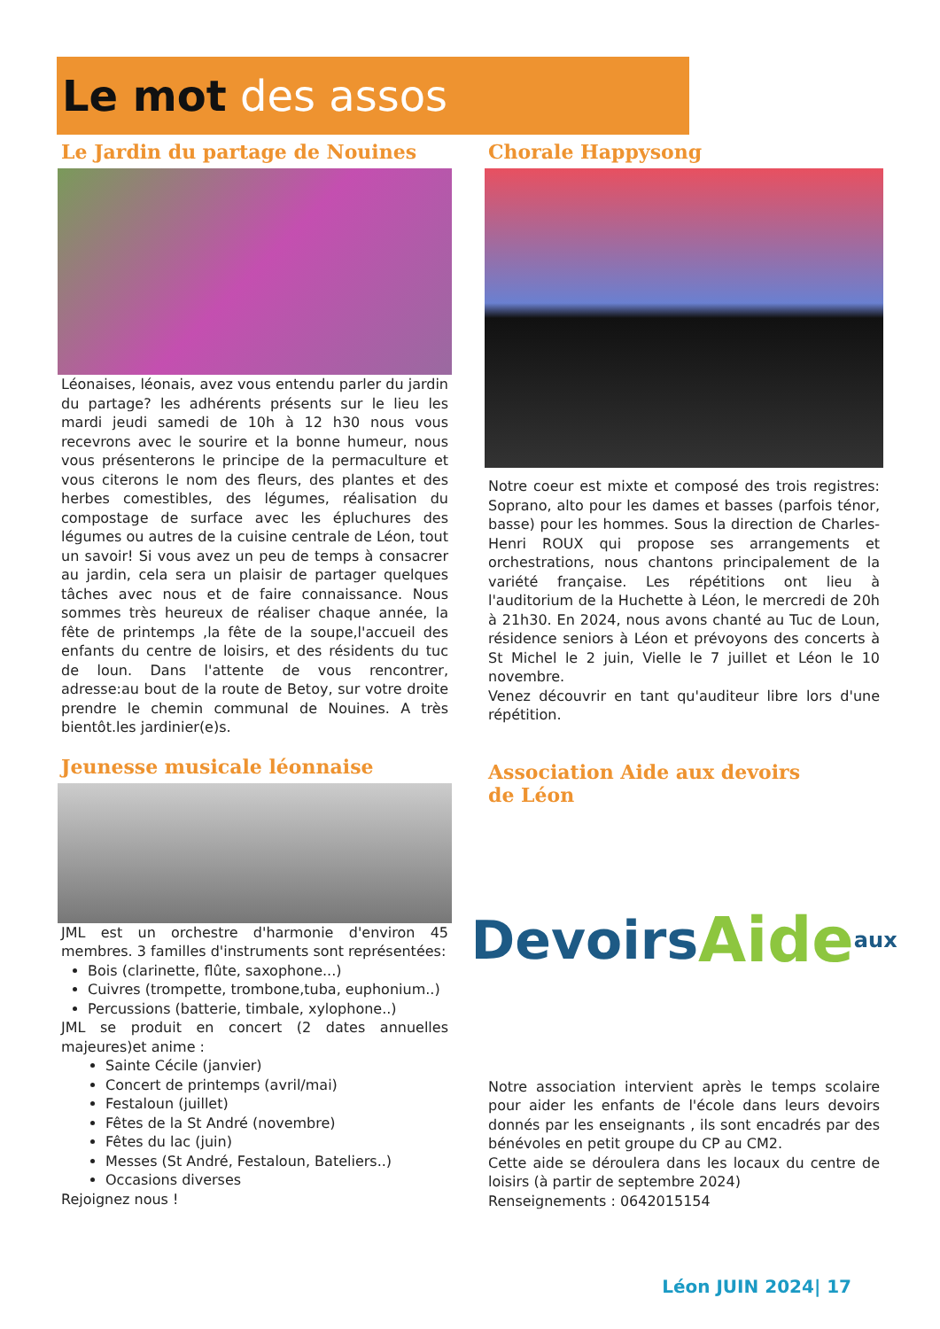Le mot des assos
Le Jardin du partage de Nouines
Léonaises, léonais, avez vous entendu parler du jardin du partage? les adhérents présents sur le lieu les mardi jeudi samedi de 10h à 12 h30 nous vous recevrons avec le sourire et la bonne humeur, nous vous présenterons le principe de la permaculture et vous citerons le nom des fleurs, des plantes et des herbes comestibles, des légumes, réalisation du compostage de surface avec les épluchures des légumes ou autres de la cuisine centrale de Léon, tout un savoir! Si vous avez un peu de temps à consacrer au jardin, cela sera un plaisir de partager quelques tâches avec nous et de faire connaissance. Nous sommes très heureux de réaliser chaque année, la fête de printemps ,la fête de la soupe,l'accueil des enfants du centre de loisirs, et des résidents du tuc de loun. Dans l'attente de vous rencontrer, adresse:au bout de la route de Betoy, sur votre droite prendre le chemin communal de Nouines. A très bientôt.les jardinier(e)s.
Jeunesse musicale léonnaise
JML est un orchestre d'harmonie d'environ 45 membres. 3 familles d'instruments sont représentées:
Bois (clarinette, flûte, saxophone...)
Cuivres (trompette, trombone,tuba, euphonium..)
Percussions (batterie, timbale, xylophone..)
JML se produit en concert (2 dates annuelles majeures)et anime :
Sainte Cécile (janvier)
Concert de printemps (avril/mai)
Festaloun (juillet)
Fêtes de la St André (novembre)
Fêtes du lac (juin)
Messes (St André, Festaloun, Bateliers..)
Occasions diverses
Rejoignez nous !
Chorale Happysong
Notre coeur est mixte et composé des trois registres: Soprano, alto pour les dames et basses (parfois ténor, basse) pour les hommes. Sous la direction de Charles-Henri ROUX qui propose ses arrangements et orchestrations, nous chantons principalement de la variété française. Les répétitions ont lieu à l'auditorium de la Huchette à Léon, le mercredi de 20h à 21h30. En 2024, nous avons chanté au Tuc de Loun, résidence seniors à Léon et prévoyons des concerts à St Michel le 2 juin, Vielle le 7 juillet et Léon le 10 novembre.
Venez découvrir en tant qu'auditeur libre lors d'une répétition.
Association Aide aux devoirs
de Léon
Devoirs Aide aux
Notre association intervient après le temps scolaire pour aider les enfants de l'école dans leurs devoirs donnés par les enseignants , ils sont encadrés par des bénévoles en petit groupe du CP au CM2.
Cette aide se déroulera dans les locaux du centre de loisirs (à partir de septembre 2024)
Renseignements : 0642015154
Léon JUIN 2024| 17